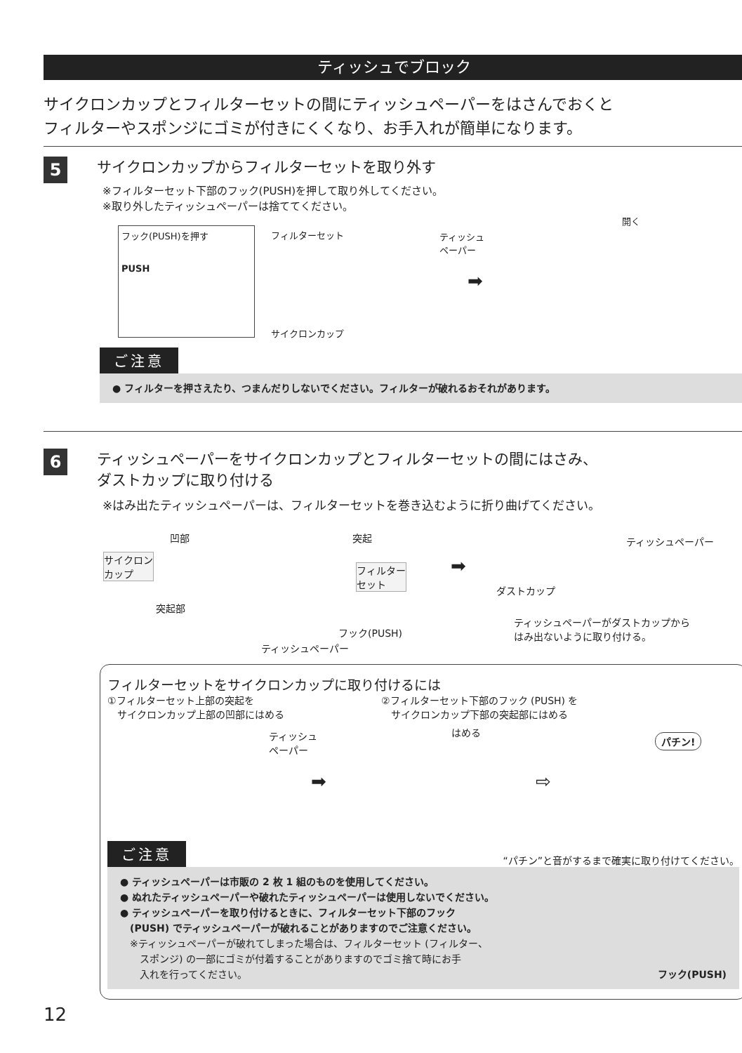ティッシュでブロック
サイクロンカップとフィルターセットの間にティッシュペーパーをはさんでおくと
フィルターやスポンジにゴミが付きにくくなり、お手入れが簡単になります。
5 サイクロンカップからフィルターセットを取り外す
※フィルターセット下部のフック(PUSH)を押して取り外してください。
※取り外したティッシュペーパーは捨ててください。
フック(PUSH)を押す
PUSH
フィルターセット
ティッシュ
ペーパー
サイクロンカップ
➡
開く
ご注意
● フィルターを押さえたり、つまんだりしないでください。フィルターが破れるおそれがあります。
6 ティッシュペーパーをサイクロンカップとフィルターセットの間にはさみ、
ダストカップに取り付ける
※はみ出たティッシュペーパーは、フィルターセットを巻き込むように折り曲げてください。
凹部
サイクロン
カップ
突起部
突起
フィルター
セット
フック(PUSH)
ティッシュペーパー
➡
ティッシュペーパー
ダストカップ
ティッシュペーパーがダストカップから
はみ出ないように取り付ける。
フィルターセットをサイクロンカップに取り付けるには
①フィルターセット上部の突起を
　サイクロンカップ上部の凹部にはめる
②フィルターセット下部のフック (PUSH) を
　サイクロンカップ下部の突起部にはめる
ティッシュ
ペーパー
➡
はめる
⇨
パチン!
ご注意 “パチン”と音がするまで確実に取り付けてください。
● ティッシュペーパーは市販の 2 枚 1 組のものを使用してください。
● ぬれたティッシュペーパーや破れたティッシュペーパーは使用しないでください。
● ティッシュペーパーを取り付けるときに、フィルターセット下部のフック
　(PUSH) でティッシュペーパーが破れることがありますのでご注意ください。
　※ティッシュペーパーが破れてしまった場合は、フィルターセット (フィルター、
　　スポンジ) の一部にゴミが付着することがありますのでゴミ捨て時にお手
　　入れを行ってください。
フック(PUSH)
12